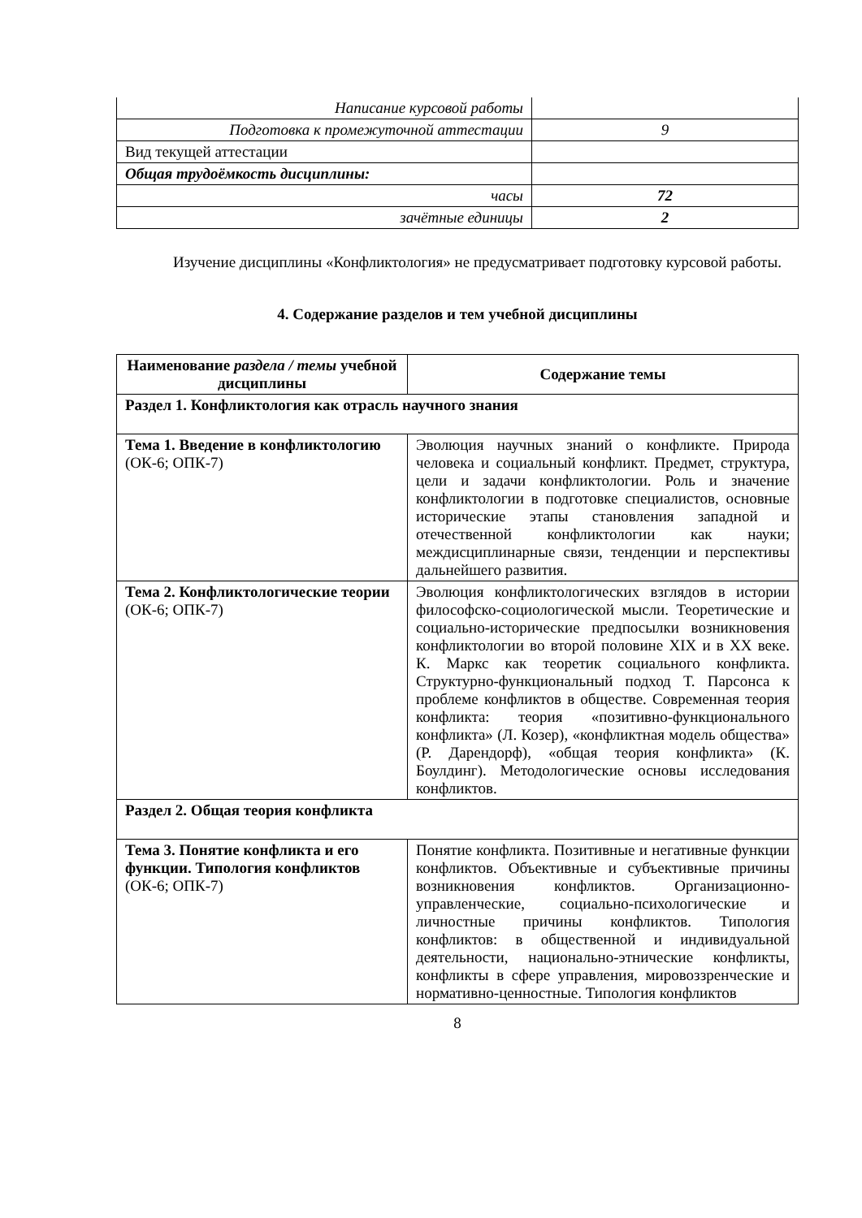| Написание курсовой работы | |
| Подготовка к промежуточной аттестации | 9 |
| Вид текущей аттестации | |
| Общая трудоёмкость дисциплины: | |
| часы | 72 |
| зачётные единицы | 2 |
Изучение дисциплины «Конфликтология» не предусматривает подготовку курсовой работы.
4. Содержание разделов и тем учебной дисциплины
| Наименование раздела / темы учебной дисциплины | Содержание темы |
| --- | --- |
| Раздел 1. Конфликтология как отрасль научного знания | |
| Тема 1. Введение в конфликтологию (ОК-6; ОПК-7) | Эволюция научных знаний о конфликте. Природа человека и социальный конфликт. Предмет, структура, цели и задачи конфликтологии. Роль и значение конфликтологии в подготовке специалистов, основные исторические этапы становления западной и отечественной конфликтологии как науки; междисциплинарные связи, тенденции и перспективы дальнейшего развития. |
| Тема 2. Конфликтологические теории (ОК-6; ОПК-7) | Эволюция конфликтологических взглядов в истории философско-социологической мысли. Теоретические и социально-исторические предпосылки возникновения конфликтологии во второй половине XIX и в XX веке. К. Маркс как теоретик социального конфликта. Структурно-функциональный подход Т. Парсонса к проблеме конфликтов в обществе. Современная теория конфликта: теория «позитивно-функционального конфликта» (Л. Козер), «конфликтная модель общества» (Р. Дарендорф), «общая теория конфликта» (К. Боулдинг). Методологические основы исследования конфликтов. |
| Раздел 2. Общая теория конфликта | |
| Тема 3. Понятие конфликта и его функции. Типология конфликтов (ОК-6; ОПК-7) | Понятие конфликта. Позитивные и негативные функции конфликтов. Объективные и субъективные причины возникновения конфликтов. Организационно-управленческие, социально-психологические и личностные причины конфликтов. Типология конфликтов: в общественной и индивидуальной деятельности, национально-этнические конфликты, конфликты в сфере управления, мировоззренческие и нормативно-ценностные. Типология конфликтов |
8